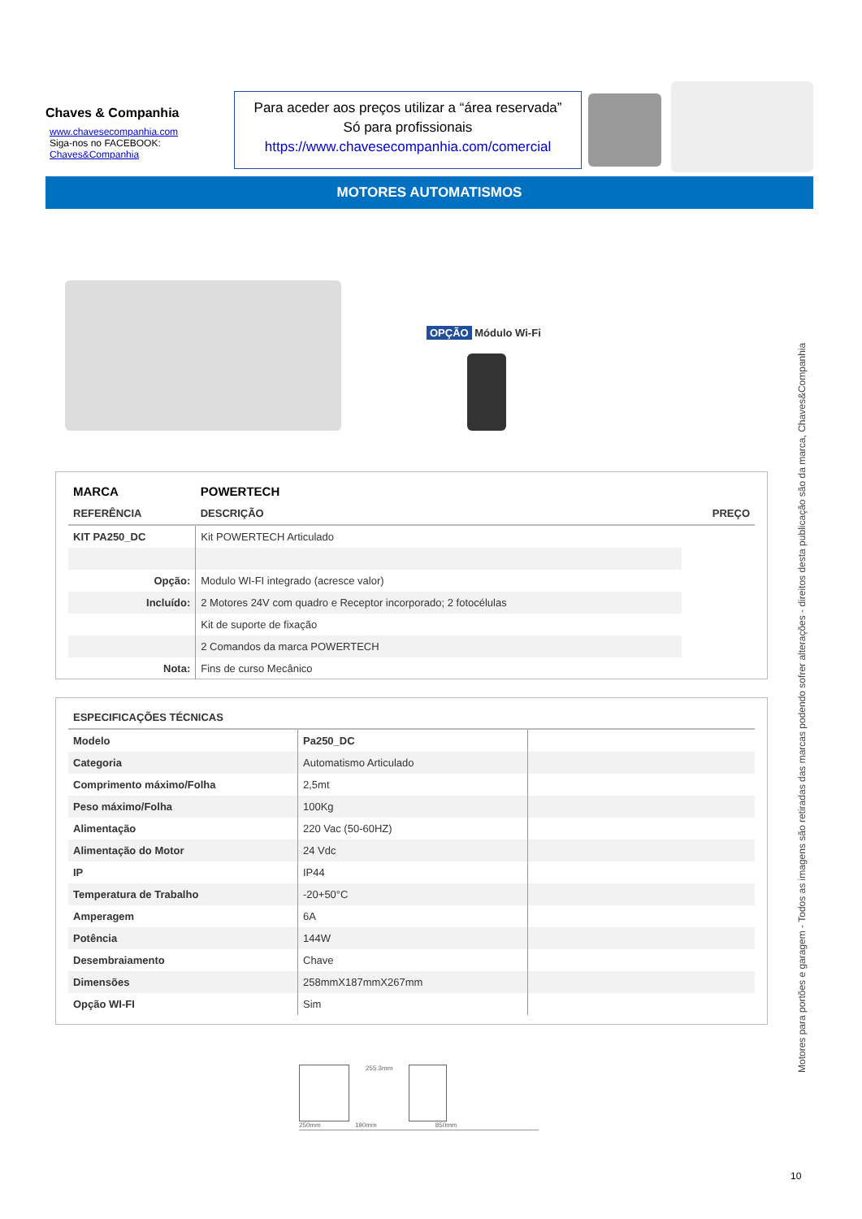Chaves & Companhia
www.chavesecompanhia.com
Siga-nos no FACEBOOK:
Chaves&Companhia
Para aceder aos preços utilizar a “área reservada”
Só para profissionais
https://www.chavesecompanhia.com/comercial
MOTORES AUTOMATISMOS
OPÇÃO Módulo Wi-Fi
| MARCA | POWERTECH | |
| --- | --- | --- |
| REFERÊNCIA | DESCRIÇÃO | PREÇO |
| KIT PA250_DC | Kit POWERTECH Articulado | |
| Opção: | Modulo WI-FI integrado (acresce valor) | |
| Incluído: | 2 Motores 24V com quadro e Receptor incorporado; 2 fotocélulas | |
| | Kit de suporte de fixação | |
| | 2 Comandos da marca POWERTECH | |
| Nota: | Fins de curso Mecânico | |
| ESPECIFICAÇÕES TÉCNICAS | | |
| --- | --- | --- |
| Modelo | Pa250_DC | |
| Categoria | Automatismo Articulado | |
| Comprimento máximo/Folha | 2,5mt | |
| Peso máximo/Folha | 100Kg | |
| Alimentação | 220 Vac (50-60HZ) | |
| Alimentação do Motor | 24 Vdc | |
| IP | IP44 | |
| Temperatura de Trabalho | -20+50°C | |
| Amperagem | 6A | |
| Potência | 144W | |
| Desembraiamento | Chave | |
| Dimensões | 258mmX187mmX267mm | |
| Opção WI-FI | Sim | |
255.3mm
250mm 190mm 850mm
Motores para portões e garagem - Todos as imagens são retiradas das marcas podendo sofrer alterações - direitos desta publicação são da marca, Chaves&Companhia
10